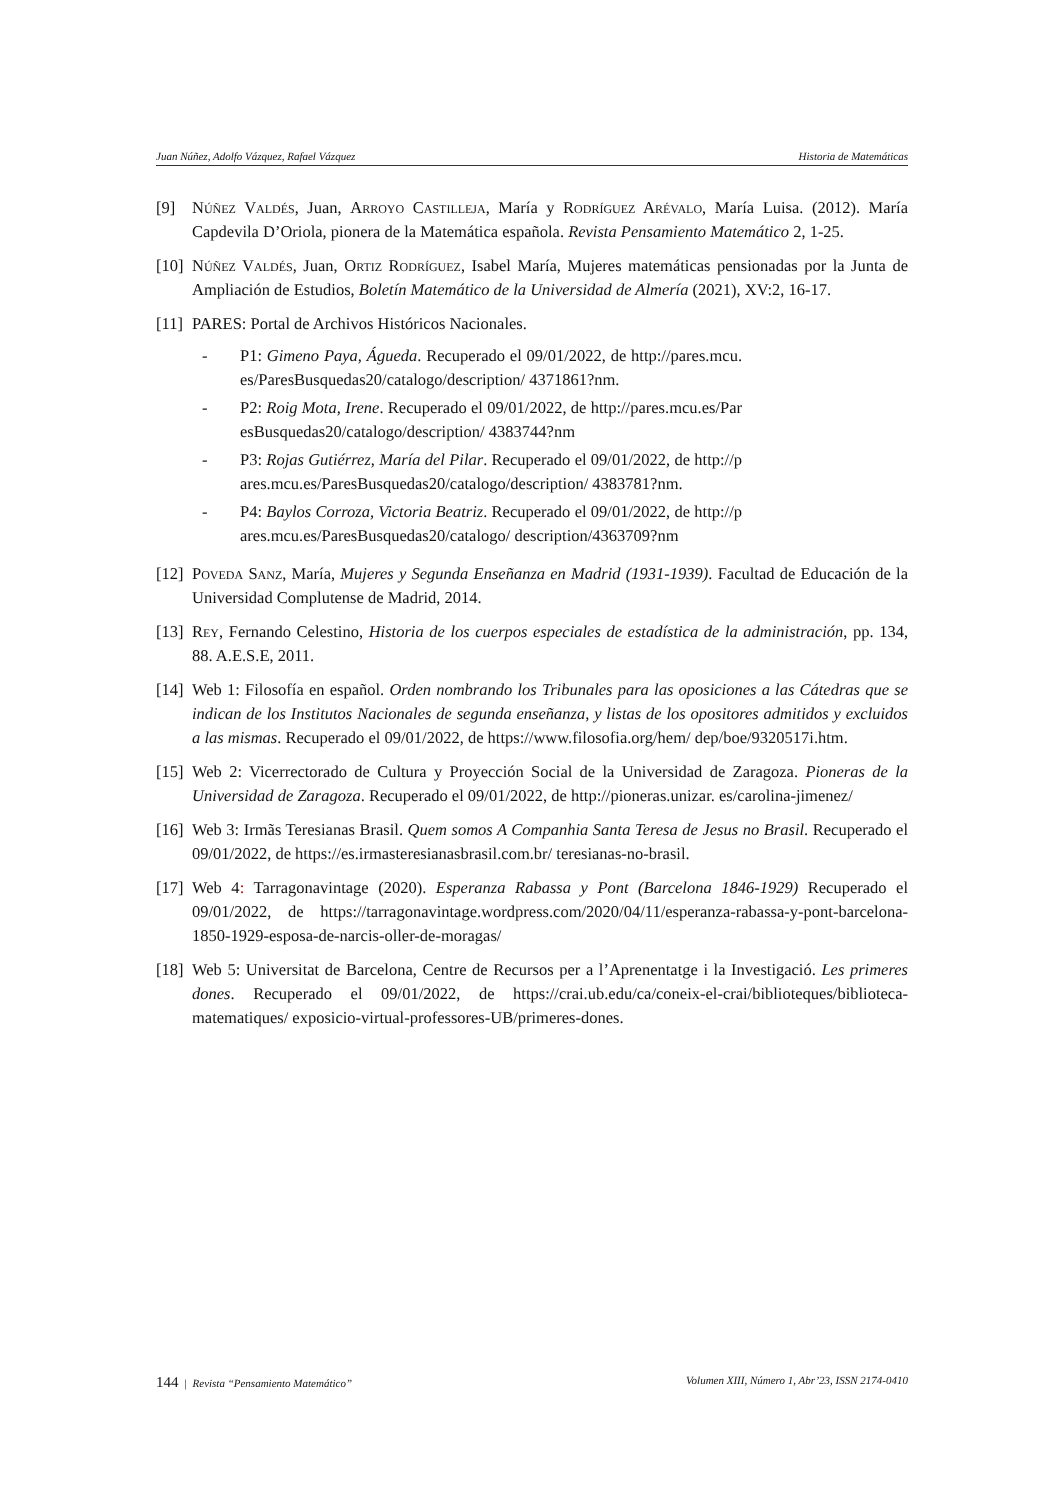Juan Núñez, Adolfo Vázquez, Rafael Vázquez Historia de Matemáticas
[9] Núñez Valdés, Juan, Arroyo Castilleja, María y Rodríguez Arévalo, María Luisa. (2012). María Capdevila D’Oriola, pionera de la Matemática española. Revista Pensamiento Matemático 2, 1-25.
[10] Núñez Valdés, Juan, Ortiz Rodríguez, Isabel María, Mujeres matemáticas pensionadas por la Junta de Ampliación de Estudios, Boletín Matemático de la Universidad de Almería (2021), XV:2, 16-17.
[11] PARES: Portal de Archivos Históricos Nacionales.
- P1: Gimeno Paya, Águeda. Recuperado el 09/01/2022, de http://pares.mcu.es/ParesBusquedas20/catalogo/description/ 4371861?nm.
- P2: Roig Mota, Irene. Recuperado el 09/01/2022, de http://pares.mcu.es/ParesBusquedas20/catalogo/description/ 4383744?nm
- P3: Rojas Gutiérrez, María del Pilar. Recuperado el 09/01/2022, de http://pares.mcu.es/ParesBusquedas20/catalogo/description/ 4383781?nm.
- P4: Baylos Corroza, Victoria Beatriz. Recuperado el 09/01/2022, de http://pares.mcu.es/ParesBusquedas20/catalogo/ description/4363709?nm
[12] Poveda Sanz, María, Mujeres y Segunda Enseñanza en Madrid (1931-1939). Facultad de Educación de la Universidad Complutense de Madrid, 2014.
[13] Rey, Fernando Celestino, Historia de los cuerpos especiales de estadística de la administración, pp. 134, 88. A.E.S.E, 2011.
[14] Web 1: Filosofía en español. Orden nombrando los Tribunales para las oposiciones a las Cátedras que se indican de los Institutos Nacionales de segunda enseñanza, y listas de los opositores admitidos y excluidos a las mismas. Recuperado el 09/01/2022, de https://www.filosofia.org/hem/ dep/boe/9320517i.htm.
[15] Web 2: Vicerrectorado de Cultura y Proyección Social de la Universidad de Zaragoza. Pioneras de la Universidad de Zaragoza. Recuperado el 09/01/2022, de http://pioneras.unizar. es/carolina-jimenez/
[16] Web 3: Irmãs Teresianas Brasil. Quem somos A Companhia Santa Teresa de Jesus no Brasil. Recuperado el 09/01/2022, de https://es.irmasteresianasbrasil.com.br/ teresianas-no-brasil.
[17] Web 4: Tarragonavintage (2020). Esperanza Rabassa y Pont (Barcelona 1846-1929) Recuperado el 09/01/2022, de https://tarragonavintage.wordpress.com/2020/04/11/esperanza-rabassa-y-pont-barcelona-1850-1929-esposa-de-narcis-oller-de-moragas/
[18] Web 5: Universitat de Barcelona, Centre de Recursos per a l’Aprenentatge i la Investigació. Les primeres dones. Recuperado el 09/01/2022, de https://crai.ub.edu/ca/coneix-el-crai/biblioteques/biblioteca-matematiques/ exposicio-virtual-professores-UB/primeres-dones.
144 | Revista “Pensamiento Matemático” Volumen XIII, Número 1, Abr’23, ISSN 2174-0410